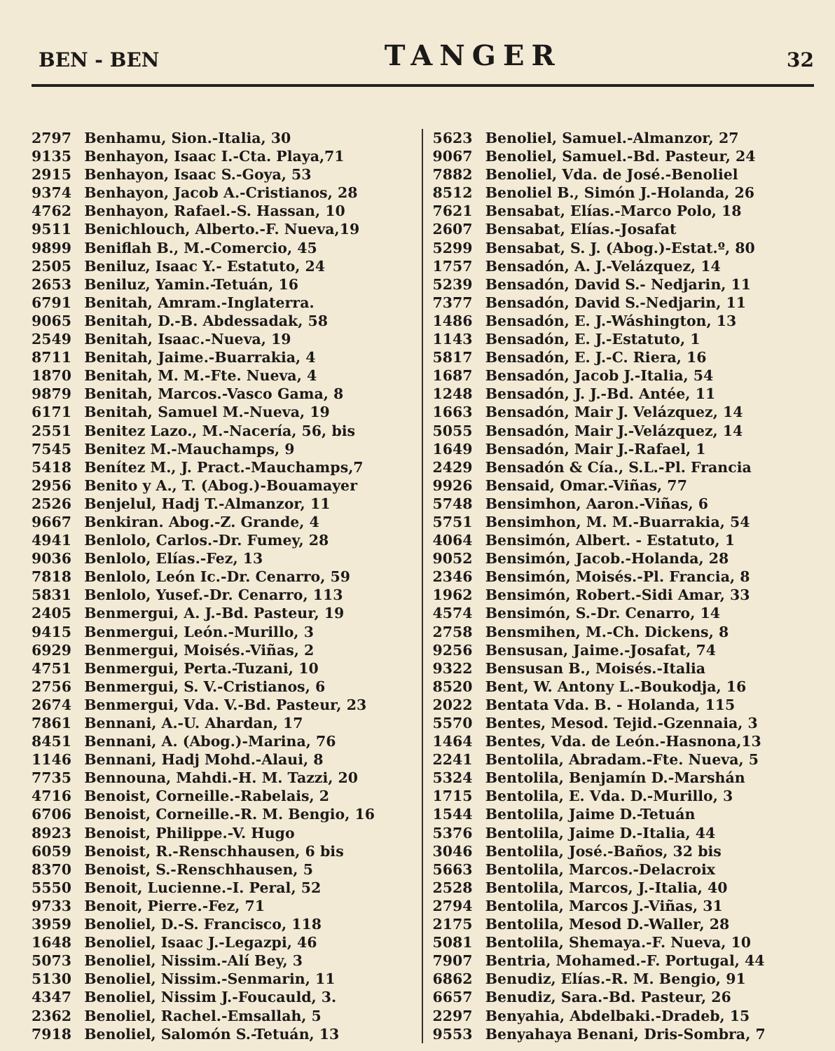BEN - BEN
TANGER
32
2797 Benhamu, Sion.-Italia, 30
9135 Benhayon, Isaac I.-Cta. Playa,71
2915 Benhayon, Isaac S.-Goya, 53
9374 Benhayon, Jacob A.-Cristianos, 28
4762 Benhayon, Rafael.-S. Hassan, 10
9511 Benichlouch, Alberto.-F. Nueva,19
9899 Beniflah B., M.-Comercio, 45
2505 Beniluz, Isaac Y.- Estatuto, 24
2653 Beniluz, Yamin.-Tetuán, 16
6791 Benitah, Amram.-Inglaterra.
9065 Benitah, D.-B. Abdessadak, 58
2549 Benitah, Isaac.-Nueva, 19
8711 Benitah, Jaime.-Buarrakia, 4
1870 Benitah, M. M.-Fte. Nueva, 4
9879 Benitah, Marcos.-Vasco Gama, 8
6171 Benitah, Samuel M.-Nueva, 19
2551 Benitez Lazo., M.-Nacería, 56, bis
7545 Benitez M.-Mauchamps, 9
5418 Benítez M., J. Pract.-Mauchamps,7
2956 Benito y A., T. (Abog.)-Bouamayer
2526 Benjelul, Hadj T.-Almanzor, 11
9667 Benkiran. Abog.-Z. Grande, 4
4941 Benlolo, Carlos.-Dr. Fumey, 28
9036 Benlolo, Elías.-Fez, 13
7818 Benlolo, León Ic.-Dr. Cenarro, 59
5831 Benlolo, Yusef.-Dr. Cenarro, 113
2405 Benmergui, A. J.-Bd. Pasteur, 19
9415 Benmergui, León.-Murillo, 3
6929 Benmergui, Moisés.-Viñas, 2
4751 Benmergui, Perta.-Tuzani, 10
2756 Benmergui, S. V.-Cristianos, 6
2674 Benmergui, Vda. V.-Bd. Pasteur, 23
7861 Bennani, A.-U. Ahardan, 17
8451 Bennani, A. (Abog.)-Marina, 76
1146 Bennani, Hadj Mohd.-Alaui, 8
7735 Bennouna, Mahdi.-H. M. Tazzi, 20
4716 Benoist, Corneille.-Rabelais, 2
6706 Benoist, Corneille.-R. M. Bengio, 16
8923 Benoist, Philippe.-V. Hugo
6059 Benoist, R.-Renschhausen, 6 bis
8370 Benoist, S.-Renschhausen, 5
5550 Benoit, Lucienne.-I. Peral, 52
9733 Benoit, Pierre.-Fez, 71
3959 Benoliel, D.-S. Francisco, 118
1648 Benoliel, Isaac J.-Legazpi, 46
5073 Benoliel, Nissim.-Alí Bey, 3
5130 Benoliel, Nissim.-Senmarin, 11
4347 Benoliel, Nissim J.-Foucauld, 3.
2362 Benoliel, Rachel.-Emsallah, 5
7918 Benoliel, Salomón S.-Tetuán, 13
5623 Benoliel, Samuel.-Almanzor, 27
9067 Benoliel, Samuel.-Bd. Pasteur, 24
7882 Benoliel, Vda. de José.-Benoliel
8512 Benoliel B., Simón J.-Holanda, 26
7621 Bensabat, Elías.-Marco Polo, 18
2607 Bensabat, Elías.-Josafat
5299 Bensabat, S. J. (Abog.)-Estat.º, 80
1757 Bensadón, A. J.-Velázquez, 14
5239 Bensadón, David S.- Nedjarin, 11
7377 Bensadón, David S.-Nedjarin, 11
1486 Bensadón, E. J.-Wáshington, 13
1143 Bensadón, E. J.-Estatuto, 1
5817 Bensadón, E. J.-C. Riera, 16
1687 Bensadón, Jacob J.-Italia, 54
1248 Bensadón, J. J.-Bd. Antée, 11
1663 Bensadón, Mair J. Velázquez, 14
5055 Bensadón, Mair J.-Velázquez, 14
1649 Bensadón, Mair J.-Rafael, 1
2429 Bensadón & Cía., S.L.-Pl. Francia
9926 Bensaid, Omar.-Viñas, 77
5748 Bensimhon, Aaron.-Viñas, 6
5751 Bensimhon, M. M.-Buarrakia, 54
4064 Bensimón, Albert. - Estatuto, 1
9052 Bensimón, Jacob.-Holanda, 28
2346 Bensimón, Moisés.-Pl. Francia, 8
1962 Bensimón, Robert.-Sidi Amar, 33
4574 Bensimón, S.-Dr. Cenarro, 14
2758 Bensmihen, M.-Ch. Dickens, 8
9256 Bensusan, Jaime.-Josafat, 74
9322 Bensusan B., Moisés.-Italia
8520 Bent, W. Antony L.-Boukodja, 16
2022 Bentata Vda. B. - Holanda, 115
5570 Bentes, Mesod. Tejid.-Gzennaia, 3
1464 Bentes, Vda. de León.-Hasnona,13
2241 Bentolila, Abradam.-Fte. Nueva, 5
5324 Bentolila, Benjamín D.-Marshán
1715 Bentolila, E. Vda. D.-Murillo, 3
1544 Bentolila, Jaime D.-Tetuán
5376 Bentolila, Jaime D.-Italia, 44
3046 Bentolila, José.-Baños, 32 bis
5663 Bentolila, Marcos.-Delacroix
2528 Bentolila, Marcos, J.-Italia, 40
2794 Bentolila, Marcos J.-Viñas, 31
2175 Bentolila, Mesod D.-Waller, 28
5081 Bentolila, Shemaya.-F. Nueva, 10
7907 Bentria, Mohamed.-F. Portugal, 44
6862 Benudiz, Elías.-R. M. Bengio, 91
6657 Benudiz, Sara.-Bd. Pasteur, 26
2297 Benyahia, Abdelbaki.-Dradeb, 15
9553 Benyahaya Benani, Dris-Sombra, 7